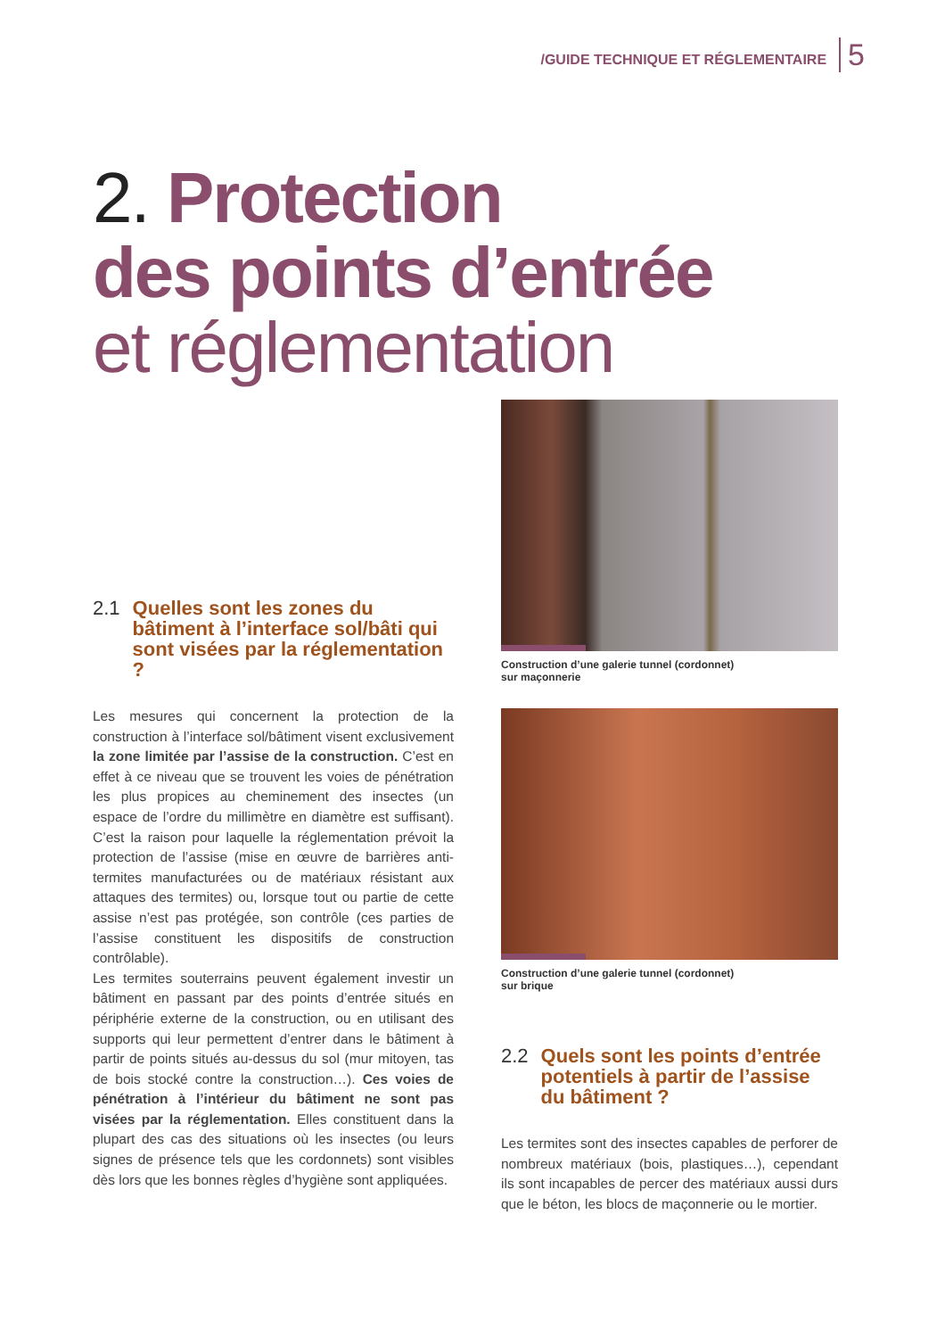/GUIDE TECHNIQUE ET RÉGLEMENTAIRE 5
2. Protection
des points d’entrée
et réglementation
2.1 Quelles sont les zones du bâtiment à l’interface sol/bâti qui sont visées par la réglementation ?
Les mesures qui concernent la protection de la construction à l’interface sol/bâtiment visent exclusivement la zone limitée par l’assise de la construction. C’est en effet à ce niveau que se trouvent les voies de pénétration les plus propices au cheminement des insectes (un espace de l’ordre du millimètre en diamètre est suffisant). C’est la raison pour laquelle la réglementation prévoit la protection de l’assise (mise en œuvre de barrières anti-termites manufacturées ou de matériaux résistant aux attaques des termites) ou, lorsque tout ou partie de cette assise n’est pas protégée, son contrôle (ces parties de l’assise constituent les dispositifs de construction contrôlable).
Les termites souterrains peuvent également investir un bâtiment en passant par des points d’entrée situés en périphérie externe de la construction, ou en utilisant des supports qui leur permettent d’entrer dans le bâtiment à partir de points situés au-dessus du sol (mur mitoyen, tas de bois stocké contre la construction…). Ces voies de pénétration à l’intérieur du bâtiment ne sont pas visées par la réglementation. Elles constituent dans la plupart des cas des situations où les insectes (ou leurs signes de présence tels que les cordonnets) sont visibles dès lors que les bonnes règles d’hygiène sont appliquées.
Construction d’une galerie tunnel (cordonnet)
sur maçonnerie
Construction d’une galerie tunnel (cordonnet)
sur brique
2.2 Quels sont les points d’entrée potentiels à partir de l’assise du bâtiment ?
Les termites sont des insectes capables de perforer de nombreux matériaux (bois, plastiques…), cependant ils sont incapables de percer des matériaux aussi durs que le béton, les blocs de maçonnerie ou le mortier.